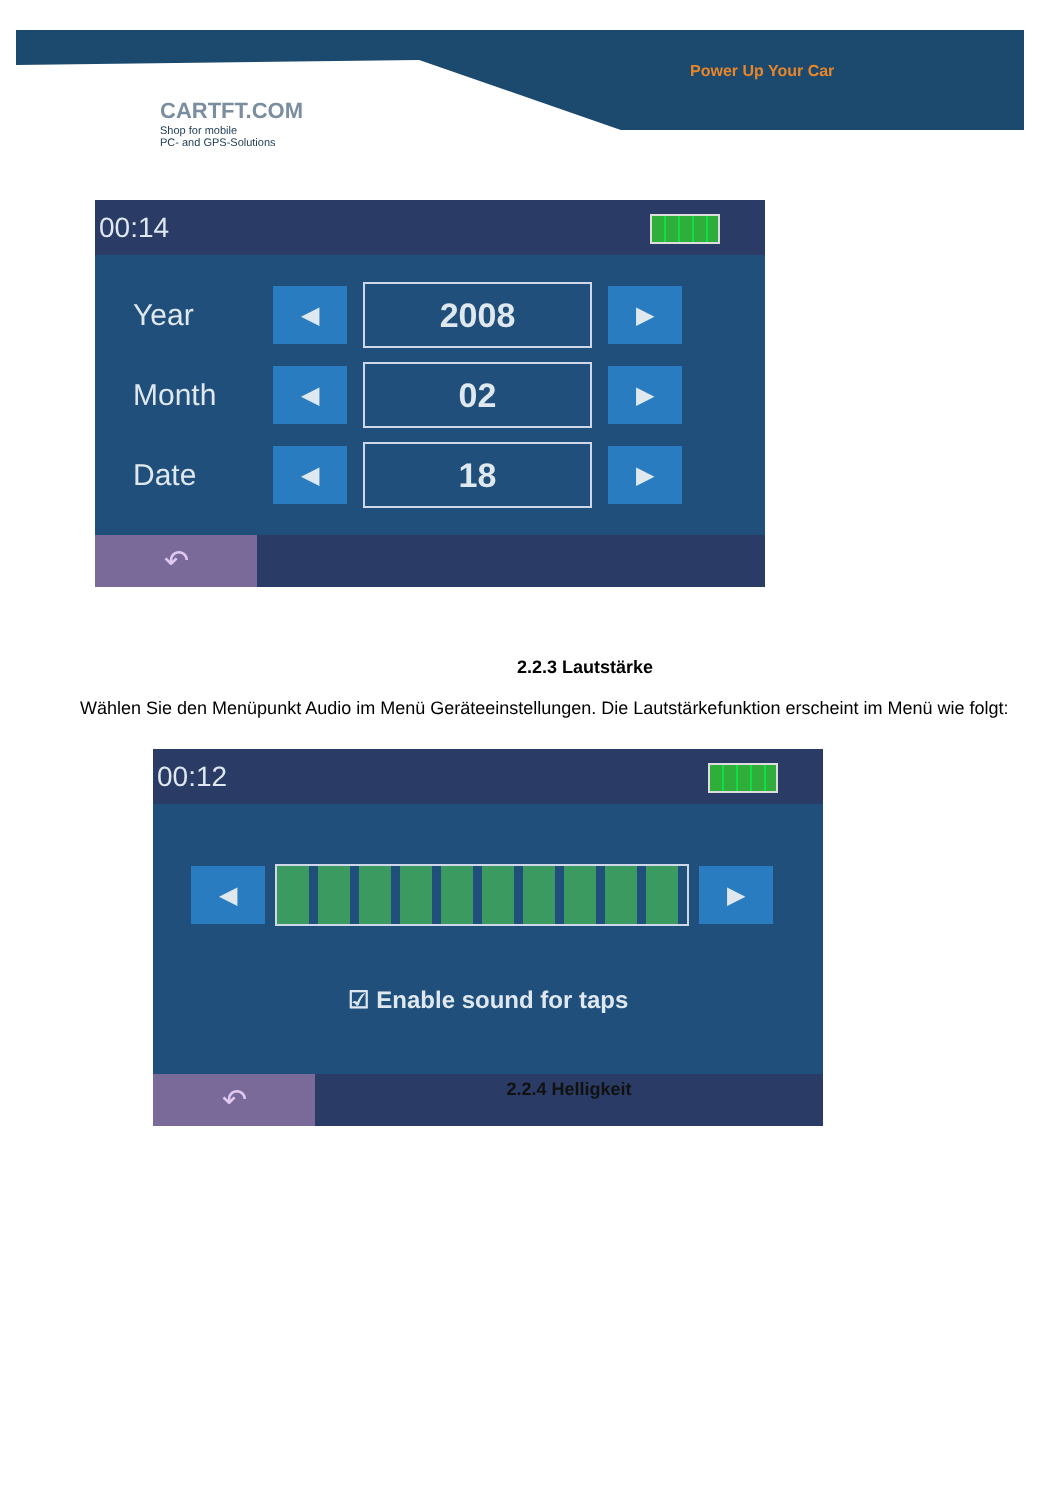Power Up Your Car
CARTFT.COM
Shop for mobile
PC- and GPS-Solutions
00:14
Year ◀ 2008 ▶
Month ◀ 02 ▶
Date ◀ 18 ▶
↶
2.2.3 Lautstärke
Wählen Sie den Menüpunkt Audio im Menü Geräteeinstellungen. Die Lautstärkefunktion erscheint im Menü wie folgt:
00:12
◀ ▶
☑ Enable sound for taps
↶
2.2.4 Helligkeit